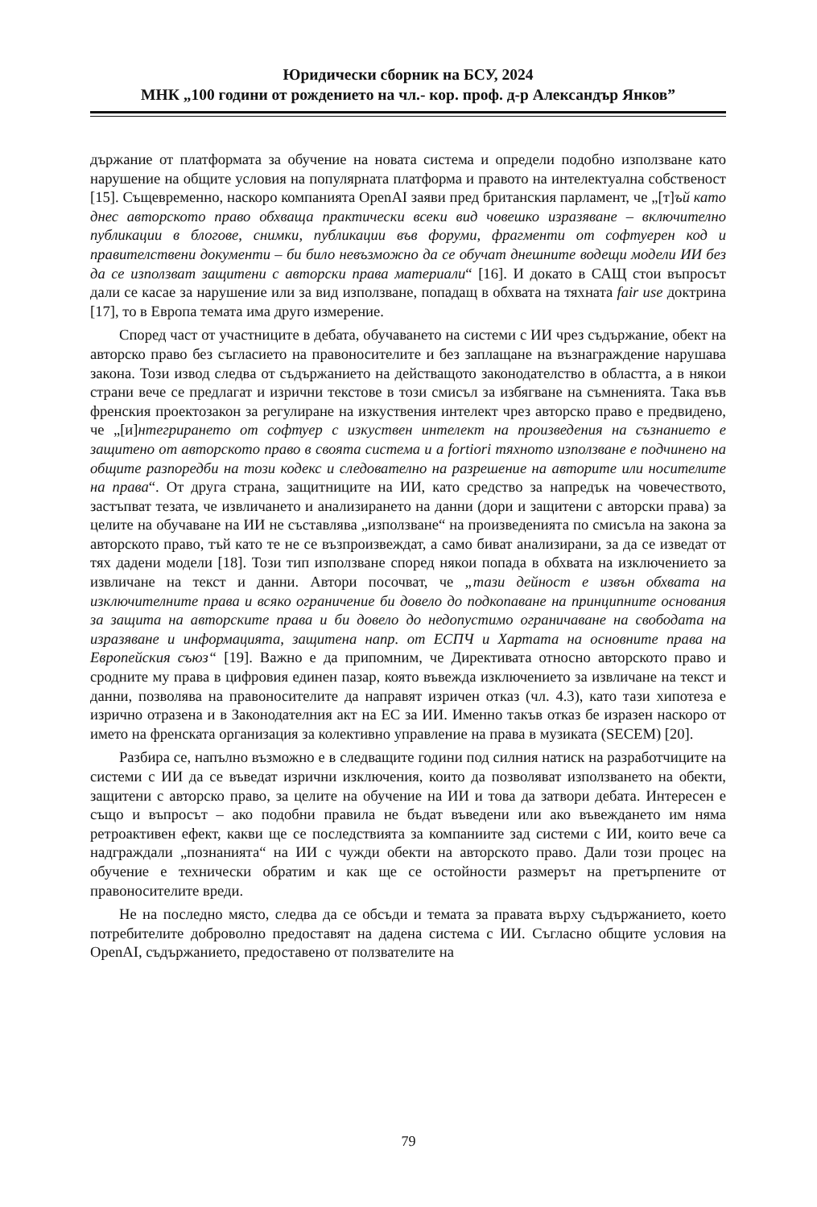Юридически сборник на БСУ, 2024
МНК „100 години от рождението на чл.- кор. проф. д-р Александър Янков”
държание от платформата за обучение на новата система и определи подобно използване като нарушение на общите условия на популярната платформа и правото на интелектуална собственост [15]. Същевременно, наскоро компанията OpenAI заяви пред британския парламент, че „[т]ъй като днес авторското право обхваща практически всеки вид човешко изразяване – включително публикации в блогове, снимки, публикации във форуми, фрагменти от софтуерен код и правителствени документи – би било невъзможно да се обучат днешните водещи модели ИИ без да се използват защитени с авторски права материали“ [16]. И докато в САЩ стои въпросът дали се касае за нарушение или за вид използване, попадащ в обхвата на тяхната fair use доктрина [17], то в Европа темата има друго измерение.
Според част от участниците в дебата, обучаването на системи с ИИ чрез съдържание, обект на авторско право без съгласието на правоносителите и без заплащане на възнаграждение нарушава закона. Този извод следва от съдържанието на действащото законодателство в областта, а в някои страни вече се предлагат и изрични текстове в този смисъл за избягване на съмненията. Така във френския проектозакон за регулиране на изкуствения интелект чрез авторско право е предвидено, че „[и]нтегрирането от софтуер с изкуствен интелект на произведения на съзнанието е защитено от авторското право в своята система и a fortiori тяхното използване е подчинено на общите разпоредби на този кодекс и следователно на разрешение на авторите или носителите на права“. От друга страна, защитниците на ИИ, като средство за напредък на човечеството, застъпват тезата, че извличането и анализирането на данни (дори и защитени с авторски права) за целите на обучаване на ИИ не съставлява „използване“ на произведенията по смисъла на закона за авторското право, тъй като те не се възпроизвеждат, а само биват анализирани, за да се изведат от тях дадени модели [18]. Този тип използване според някои попада в обхвата на изключението за извличане на текст и данни. Автори посочват, че „тази дейност е извън обхвата на изключителните права и всяко ограничение би довело до подкопаване на принципните основания за защита на авторските права и би довело до недопустимо ограничаване на свободата на изразяване и информацията, защитена напр. от ЕСПЧ и Хартата на основните права на Европейския съюз“ [19]. Важно е да припомним, че Директивата относно авторското право и сродните му права в цифровия единен пазар, която въвежда изключението за извличане на текст и данни, позволява на правоносителите да направят изричен отказ (чл. 4.3), като тази хипотеза е изрично отразена и в Законодателния акт на ЕС за ИИ. Именно такъв отказ бе изразен наскоро от името на френската организация за колективно управление на права в музиката (SECEM) [20].
Разбира се, напълно възможно е в следващите години под силния натиск на разработчиците на системи с ИИ да се въведат изрични изключения, които да позволяват използването на обекти, защитени с авторско право, за целите на обучение на ИИ и това да затвори дебата. Интересен е също и въпросът – ако подобни правила не бъдат въведени или ако въвеждането им няма ретроактивен ефект, какви ще се последствията за компаниите зад системи с ИИ, които вече са надграждали „познанията“ на ИИ с чужди обекти на авторското право. Дали този процес на обучение е технически обратим и как ще се остойности размерът на претърпените от правоносителите вреди.
Не на последно място, следва да се обсъди и темата за правата върху съдържанието, което потребителите доброволно предоставят на дадена система с ИИ. Съгласно общите условия на OpenAI, съдържанието, предоставено от ползвателите на
79